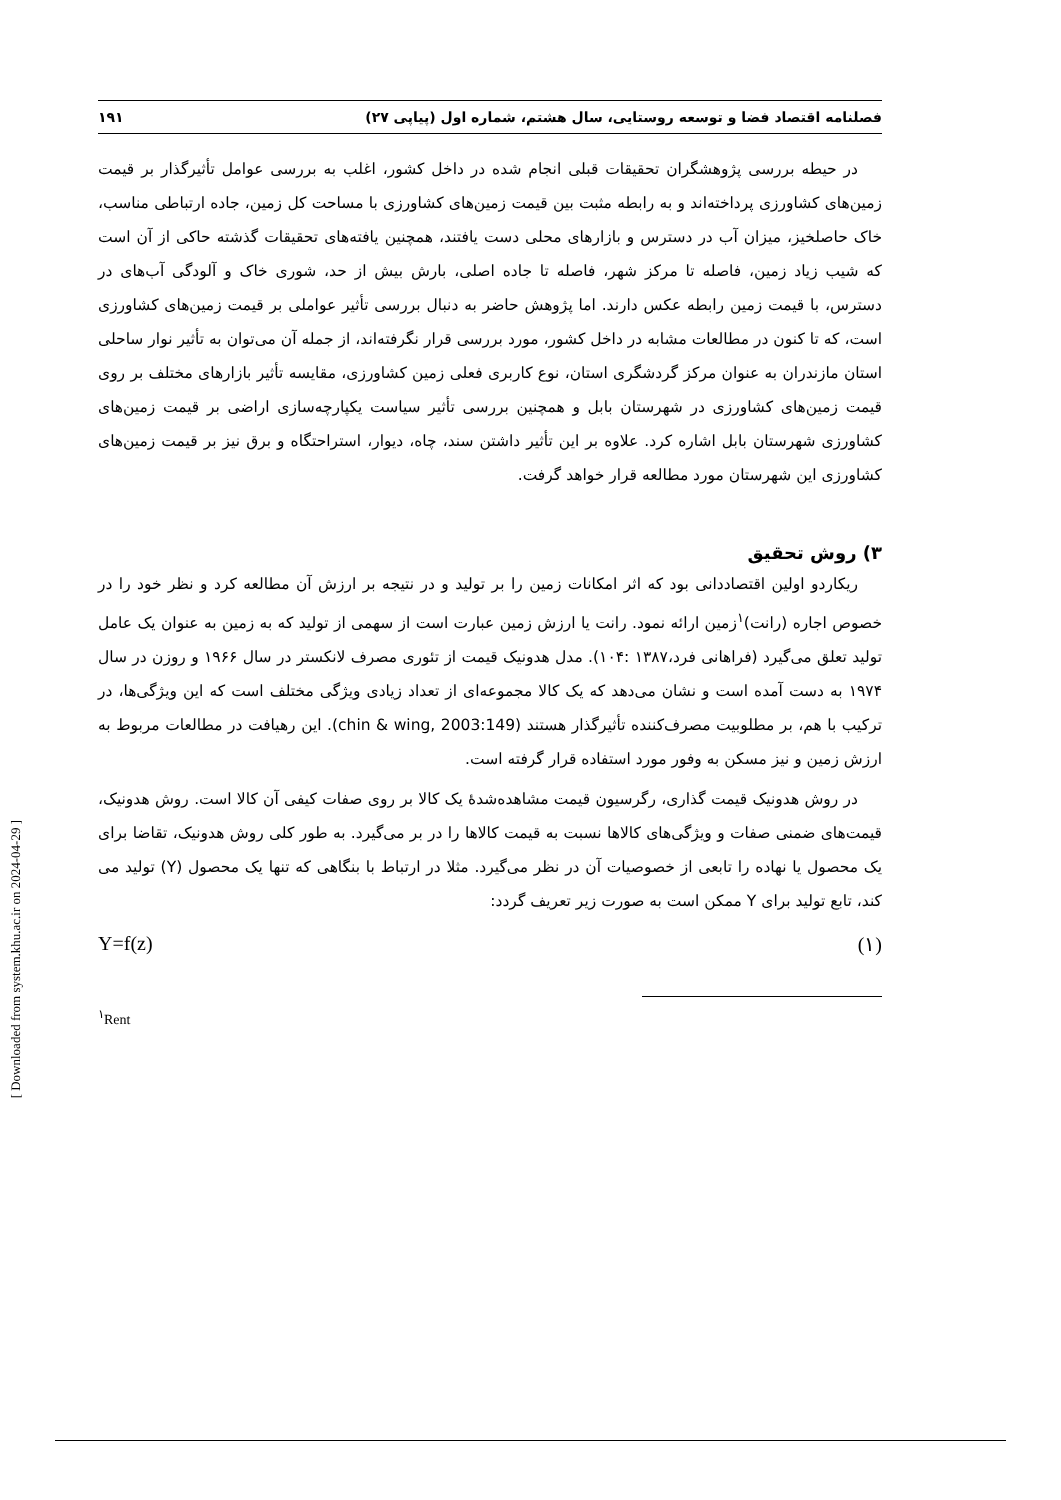[ Downloaded from system.khu.ac.ir on 2024-04-29 ]
فصلنامه اقتصاد فضا و توسعه روستایی، سال هشتم، شماره اول (پیاپی ۲۷) ۱۹۱
در حیطه بررسی پژوهشگران تحقیقات قبلی انجام شده در داخل کشور، اغلب به بررسی عوامل تأثیرگذار بر قیمت زمین‌های کشاورزی پرداخته‌اند و به رابطه مثبت بین قیمت زمین‌های کشاورزی با مساحت کل زمین، جاده ارتباطی مناسب، خاک حاصلخیز، میزان آب در دسترس و بازارهای محلی دست یافتند، همچنین یافته‌های تحقیقات گذشته حاکی از آن است که شیب زیاد زمین، فاصله تا مرکز شهر، فاصله تا جاده اصلی، بارش بیش از حد، شوری خاک و آلودگی آب‌های در دسترس، با قیمت زمین رابطه عکس دارند. اما پژوهش حاضر به دنبال بررسی تأثیر عواملی بر قیمت زمین‌های کشاورزی است، که تا کنون در مطالعات مشابه در داخل کشور، مورد بررسی قرار نگرفته‌اند، از جمله آن می‌توان به تأثیر نوار ساحلی استان مازندران به عنوان مرکز گردشگری استان، نوع کاربری فعلی زمین کشاورزی، مقایسه تأثیر بازارهای مختلف بر روی قیمت زمین‌های کشاورزی در شهرستان بابل و همچنین بررسی تأثیر سیاست یکپارچه‌سازی اراضی بر قیمت زمین‌های کشاورزی شهرستان بابل اشاره کرد. علاوه بر این تأثیر داشتن سند، چاه، دیوار، استراحتگاه و برق نیز بر قیمت زمین‌های کشاورزی این شهرستان مورد مطالعه قرار خواهد گرفت.
۳) روش تحقیق
ریکاردو اولین اقتصاددانی بود که اثر امکانات زمین را بر تولید و در نتیجه بر ارزش آن مطالعه کرد و نظر خود را در خصوص اجاره (رانت)<sup>۱</sup>زمین ارائه نمود. رانت یا ارزش زمین عبارت است از سهمی از تولید که به زمین به عنوان یک عامل تولید تعلق می‌گیرد (فراهانی فرد،۱۳۸۷ :۱۰۴). مدل هدونیک قیمت از تئوری مصرف لانکستر در سال ۱۹۶۶ و روزن در سال ۱۹۷۴ به دست آمده است و نشان می‌دهد که یک کالا مجموعه‌ای از تعداد زیادی ویژگی مختلف است که این ویژگی‌ها، در ترکیب با هم، بر مطلوبیت مصرف‌کننده تأثیرگذار هستند (chin & wing, 2003:149). این رهیافت در مطالعات مربوط به ارزش زمین و نیز مسکن به وفور مورد استفاده قرار گرفته است.
در روش هدونیک قیمت گذاری، رگرسیون قیمت مشاهده‌شدهٔ یک کالا بر روی صفات کیفی آن کالا است. روش هدونیک، قیمت‌های ضمنی صفات و ویژگی‌های کالاها نسبت به قیمت کالاها را در بر می‌گیرد. به طور کلی روش هدونیک، تقاضا برای یک محصول یا نهاده را تابعی از خصوصیات آن در نظر می‌گیرد. مثلا در ارتباط با بنگاهی که تنها یک محصول (Y) تولید می کند، تابع تولید برای Y ممکن است به صورت زیر تعریف گردد:
Y=f(z) (۱)
<sup>۱</sup> Rent